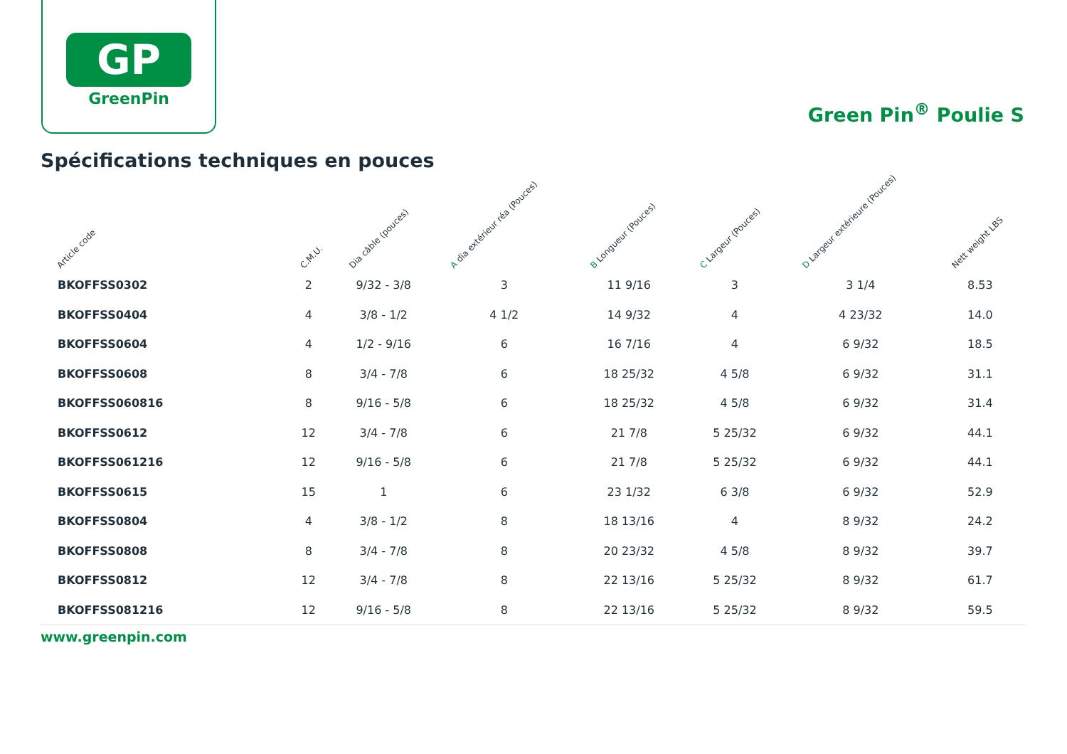GP
GreenPin
Green Pin<sup>®</sup> Poulie S
Spécifications techniques en pouces
| Article code | C.M.U. | Dia câble (pouces) | A dia extérieur réa (Pouces) | B Longueur (Pouces) | C Largeur (Pouces) | D Largeur extérieure (Pouces) | Nett weight LBS |
| --- | --- | --- | --- | --- | --- | --- | --- |
| BKOFFSS0302 | 2 | 9/32 - 3/8 | 3 | 11 9/16 | 3 | 3 1/4 | 8.53 |
| BKOFFSS0404 | 4 | 3/8 - 1/2 | 4 1/2 | 14 9/32 | 4 | 4 23/32 | 14.0 |
| BKOFFSS0604 | 4 | 1/2 - 9/16 | 6 | 16 7/16 | 4 | 6 9/32 | 18.5 |
| BKOFFSS0608 | 8 | 3/4 - 7/8 | 6 | 18 25/32 | 4 5/8 | 6 9/32 | 31.1 |
| BKOFFSS060816 | 8 | 9/16 - 5/8 | 6 | 18 25/32 | 4 5/8 | 6 9/32 | 31.4 |
| BKOFFSS0612 | 12 | 3/4 - 7/8 | 6 | 21 7/8 | 5 25/32 | 6 9/32 | 44.1 |
| BKOFFSS061216 | 12 | 9/16 - 5/8 | 6 | 21 7/8 | 5 25/32 | 6 9/32 | 44.1 |
| BKOFFSS0615 | 15 | 1 | 6 | 23 1/32 | 6 3/8 | 6 9/32 | 52.9 |
| BKOFFSS0804 | 4 | 3/8 - 1/2 | 8 | 18 13/16 | 4 | 8 9/32 | 24.2 |
| BKOFFSS0808 | 8 | 3/4 - 7/8 | 8 | 20 23/32 | 4 5/8 | 8 9/32 | 39.7 |
| BKOFFSS0812 | 12 | 3/4 - 7/8 | 8 | 22 13/16 | 5 25/32 | 8 9/32 | 61.7 |
| BKOFFSS081216 | 12 | 9/16 - 5/8 | 8 | 22 13/16 | 5 25/32 | 8 9/32 | 59.5 |
www.greenpin.com